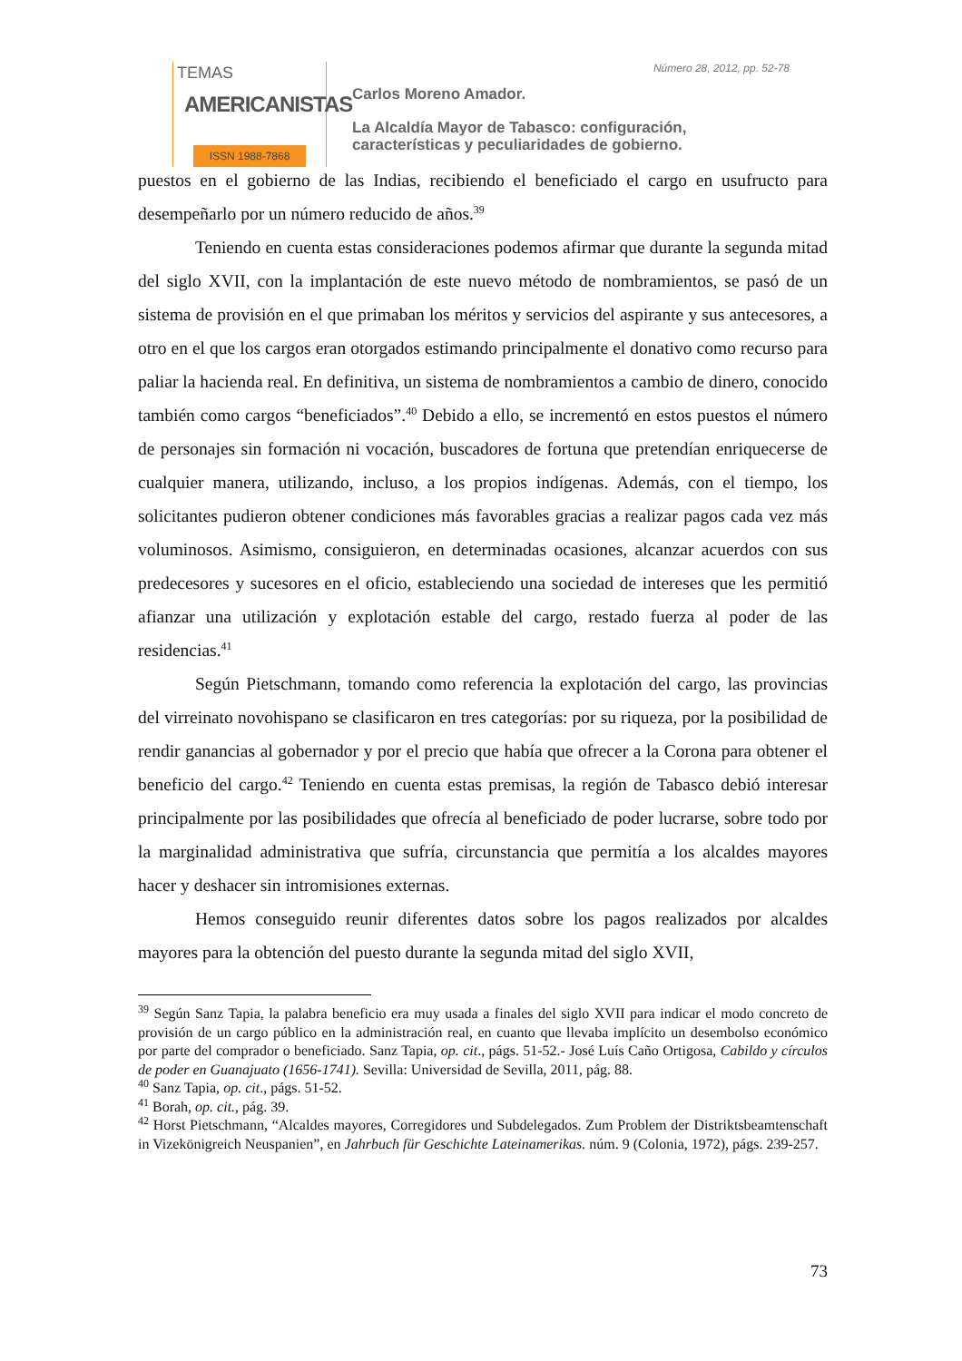TEMAS
AMERICANISTAS
ISSN 1988-7868
Número 28, 2012, pp. 52-78
Carlos Moreno Amador.
La Alcaldía Mayor de Tabasco: configuración,
características y peculiaridades de gobierno.
puestos en el gobierno de las Indias, recibiendo el beneficiado el cargo en usufructo para desempeñarlo por un número reducido de años.<sup>39</sup>
Teniendo en cuenta estas consideraciones podemos afirmar que durante la segunda mitad del siglo XVII, con la implantación de este nuevo método de nombramientos, se pasó de un sistema de provisión en el que primaban los méritos y servicios del aspirante y sus antecesores, a otro en el que los cargos eran otorgados estimando principalmente el donativo como recurso para paliar la hacienda real. En definitiva, un sistema de nombramientos a cambio de dinero, conocido también como cargos “beneficiados”.<sup>40</sup> Debido a ello, se incrementó en estos puestos el número de personajes sin formación ni vocación, buscadores de fortuna que pretendían enriquecerse de cualquier manera, utilizando, incluso, a los propios indígenas. Además, con el tiempo, los solicitantes pudieron obtener condiciones más favorables gracias a realizar pagos cada vez más voluminosos. Asimismo, consiguieron, en determinadas ocasiones, alcanzar acuerdos con sus predecesores y sucesores en el oficio, estableciendo una sociedad de intereses que les permitió afianzar una utilización y explotación estable del cargo, restado fuerza al poder de las residencias.<sup>41</sup>
Según Pietschmann, tomando como referencia la explotación del cargo, las provincias del virreinato novohispano se clasificaron en tres categorías: por su riqueza, por la posibilidad de rendir ganancias al gobernador y por el precio que había que ofrecer a la Corona para obtener el beneficio del cargo.<sup>42</sup> Teniendo en cuenta estas premisas, la región de Tabasco debió interesar principalmente por las posibilidades que ofrecía al beneficiado de poder lucrarse, sobre todo por la marginalidad administrativa que sufría, circunstancia que permitía a los alcaldes mayores hacer y deshacer sin intromisiones externas.
Hemos conseguido reunir diferentes datos sobre los pagos realizados por alcaldes mayores para la obtención del puesto durante la segunda mitad del siglo XVII,
<sup>39</sup> Según Sanz Tapia, la palabra beneficio era muy usada a finales del siglo XVII para indicar el modo concreto de provisión de un cargo público en la administración real, en cuanto que llevaba implícito un desembolso económico por parte del comprador o beneficiado. Sanz Tapia, op. cit., págs. 51-52.- José Luís Caño Ortigosa, Cabildo y círculos de poder en Guanajuato (1656-1741). Sevilla: Universidad de Sevilla, 2011, pág. 88.
<sup>40</sup> Sanz Tapia, op. cit., págs. 51-52.
<sup>41</sup> Borah, op. cit., pág. 39.
<sup>42</sup> Horst Pietschmann, “Alcaldes mayores, Corregidores und Subdelegados. Zum Problem der Distriktsbeamtenschaft in Vizekönigreich Neuspanien”, en Jahrbuch für Geschichte Lateinamerikas. núm. 9 (Colonia, 1972), págs. 239-257.
73